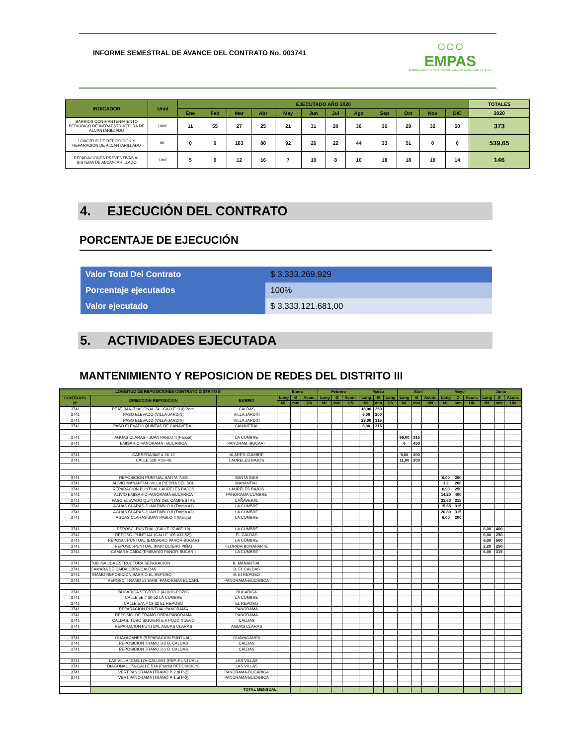INFORME SEMESTRAL DE AVANCE DEL CONTRATO No. 003741
○○○
EMPAS
EMPRESA PUBLICA DE ALCANTARILLADO DE SANTANDER S.A. E.S.P.
| INDICADOR | Unid | EJECUTADO AÑO 2020 | | | | | | | | | | | | TOTALES |
| --- | --- | --- | --- | --- | --- | --- | --- | --- | --- | --- | --- | --- | --- | --- |
| | | Ene | Feb | Mar | Abr | May | Jun | Jul | Ago | Sep | Oct | Nov | DIC | 2020 |
| BARRIOS CON MANTENIMIENTO PERIODICO DE INFRAESTRUCTURA DE ALCANTARILLADO | Unid: | 11 | 55 | 27 | 25 | 21 | 31 | 20 | 36 | 36 | 29 | 32 | 50 | 373 |
| LONGITUD DE REPOSICION Y REPARACION DE ALCANTARILLADO | ML | 0 | 0 | 183 | 88 | 92 | 26 | 22 | 44 | 33 | 51 | 0 | 0 | 539,65 |
| REPARACIONES PREVENTIVAS AL SISTEMA DE ALCANTARILLADO | Und | 5 | 9 | 12 | 16 | 7 | 10 | 8 | 10 | 18 | 18 | 19 | 14 | 146 |
4. EJECUCIÓN DEL CONTRATO
PORCENTAJE DE EJECUCIÓN
| Valor Total Del Contrato | $ 3.333.269.929 |
| Porcentaje ejecutados | 100% |
| Valor ejecutado | $ 3.333.121.681,00 |
5. ACTIVIDADES EJECUTADA
MANTENIMIENTO Y REPOSICION DE REDES DEL DISTRITO III
| LONGITUD DE REPOSICIONES CONTRATO DISTRITO III | | | Enero | | | Febrero | | | Marzo | | | Abril | | | Mayo | | | Junio | | |
| --- | --- | --- | --- | --- | --- | --- | --- | --- | --- | --- | --- | --- | --- | --- | --- | --- | --- | --- | --- | --- |
| CONTRATO N° | DIRECCION REPOSICION | BARRIO | Long | Ø | Acom. | Long | Ø | Acom. | Long | Ø | Long | Long | Ø | Acom. | Long | Ø | Acom. | Long | Ø | Acom. |
| | | | ML | mm | UN | ML | mm | UN | ML | mm | UN | ML | mm | UN | ML | mm | UN | ML | mm | UN |
| 3741 | PEAT. 34A-(DIAGONAL 34 - CALLE 110) Parc. | CALDAS | | | | | | | 18,00 | 250 | | | | | | | | | | |
| 3741 | PASO ELEVADO (VILLA-JARDIN) | VILLA JARDIN | | | | | | | 6,00 | 200 | | | | | | | | | | |
| 3741 | PASO ELEVADO (VILLA-JARDIN) | VILLA JARDIN | | | | | | | 29,00 | 315 | | | | | | | | | | |
| 3741 | PASO ELEVADO QUINTAS DE CAÑAVERAL | CAÑAVERAL | | | | | | | 8,00 | 315 | | | | | | | | | | |
| 3741 | AGUAS CLARAS - JUAN PABLO II (Parcial) | LA CUMBRE | | | | | | | | | | 66,00 | 315 | | | | | | | |
| 3741 | EMISARIO PANORAMA - BUCARICA | PANORAM.-BUCARI. | | | | | | | | | | 6 | 450 | | | | | | | |
| 3741 | CARRERA 8AE # 26-13 | ALARES-CUMBRE | | | | | | | | | | 5,00 | 200 | | | | | | | |
| 3741 | CALLE 52B # 10-46 | LAURELES BAJOS | | | | | | | | | | 11,00 | 200 | | | | | | | |
| 3741 | REPOSICION PUNTUAL SANTA INES | SANTA INES | | | | | | | | | | | | | 6,00 | 200 | | | | |
| 3741 | ALIVIO MANANTIAL-VILLA PIEDRA DEL SOL | MANANTIAL | | | | | | | | | | | | | 1,2 | 200 | | | | |
| 3741 | REPARACION PUNTUAL LAURELES BAJOS | LAURELES BAJOS | | | | | | | | | | | | | 0,90 | 250 | | | | |
| 3741 | ALIVIO EMISARIO PANORAMA-BUCARICA | PANORAMA-CUMBRE | | | | | | | | | | | | | 14,20 | 400 | | | | |
| 3741 | PASO ELEVADO QUINTAS DEL CAMPESTRE | CAÑAVERAL | | | | | | | | | | | | | 21,60 | 315 | | | | |
| 3741 | AGUAS CLARAS-JUAN PABLO II (Tramo #1) | LA CUMBRE | | | | | | | | | | | | | 15,65 | 315 | | | | |
| 3741 | AGUAS CLARAS-JUAN PABLO II (Tramo #2) | LA CUMBRE | | | | | | | | | | | | | 26,80 | 315 | | | | |
| 3741 | AGUAS CLARAS-JUAN PABLO II (Manija) | LA CUMBRE | | | | | | | | | | | | | 6,00 | 200 | | | | |
| 3741 | REPOSC.-PUNTUAL (CALLE 37 #6E-19) | LA CUMBRE | | | | | | | | | | | | | | | | 6,00 | 400 | |
| 3741 | REPOSC.-PUNTUAL (CALLE 105 #33-52)) | EL CALDAS | | | | | | | | | | | | | | | | 6,00 | 250 | |
| 3741 | REPOSC.-PUNTUAL (EMISARIO PANOR-BUCAR) | LA CUMBRE | | | | | | | | | | | | | | | | 6,00 | 500 | |
| 3741 | REPOSC.-PUNTUAL (PAPI QUIERO PIÑA) | FLORIDA-BONAPARTE | | | | | | | | | | | | | | | | 2,20 | 250 | |
| 3741 | CAMARA-CAIDA (EMISARIO PANOR-BUCAR.) | LA CUMBRE | | | | | | | | | | | | | | | | 6,00 | 315 | |
| 3741 | TUB.-SALIDA ESTRUCTURA SEPARACION | B. MANANTIAL | | | | | | | | | | | | | | | | | | |
| 3741 | CAMARA DE CAIDA OBRA CALDAS | B. EL CALDAS | | | | | | | | | | | | | | | | | | |
| 3741 | TRAMO REPOSICION BARRIO EL REPOSO | B. EI REPOSO | | | | | | | | | | | | | | | | | | |
| 3741 | REPOSC. TRAMO #2 EMIS.-PANORAMA BUCARI. | PANORAMA-BUCARICA | | | | | | | | | | | | | | | | | | |
| 3741 | BUCARICA SECTOR 2 (ALIVIO-POZO) | BUCARICA | | | | | | | | | | | | | | | | | | |
| 3741 | CALLE 5E # 30-52 LA CUMBRE | LA CUMBRE | | | | | | | | | | | | | | | | | | |
| 3741 | CALLE 57A # 13-33 EL REPOSO | EL REPOSO | | | | | | | | | | | | | | | | | | |
| 3741 | REPARACION PUNTUAL PANORAMA | PANORAMA | | | | | | | | | | | | | | | | | | |
| 3741 | REPOSIC. DE TRAMO OBRA PANORAMA | PANORAMA | | | | | | | | | | | | | | | | | | |
| 3741 | CALDAS, TUBO SIGUIENTE A POZO NUEVO | CALDAS | | | | | | | | | | | | | | | | | | |
| 3741 | REPARACION PUNTUAL AGUAS CLARAS | AGUAS CLARAS | | | | | | | | | | | | | | | | | | |
| 3741 | GUAYACANES (REPARACION PUNTUAL) | GUAYACANES | | | | | | | | | | | | | | | | | | |
| 3741 | REPOSICION TRAMO 3-2 B. CALDAS | CALDAS | | | | | | | | | | | | | | | | | | |
| 3741 | REPOSICION TRAMO 2-1 B. CALDAS | CALDAS | | | | | | | | | | | | | | | | | | |
| 3741 | LAS VILLA DIAG.17A-CALLE51 (REP.-PUNTUAL) | LAS VILLAS | | | | | | | | | | | | | | | | | | |
| 3741 | DIAGONAL 17A-CALLE 51A (Parcial REPOSICION) | LAS VILLAS | | | | | | | | | | | | | | | | | | |
| 3741 | VERT.PANORAMA (TRAMO P-2 al P-3) | PANORAMA-BUCARICA | | | | | | | | | | | | | | | | | | |
| 3741 | VERT.PANORAMA (TRAMO P-1 al P-2) | PANORAMA-BUCARICA | | | | | | | | | | | | | | | | | | |
| | TOTAL MENSUAL | | | | | | | | | | | | | | | | | | | |